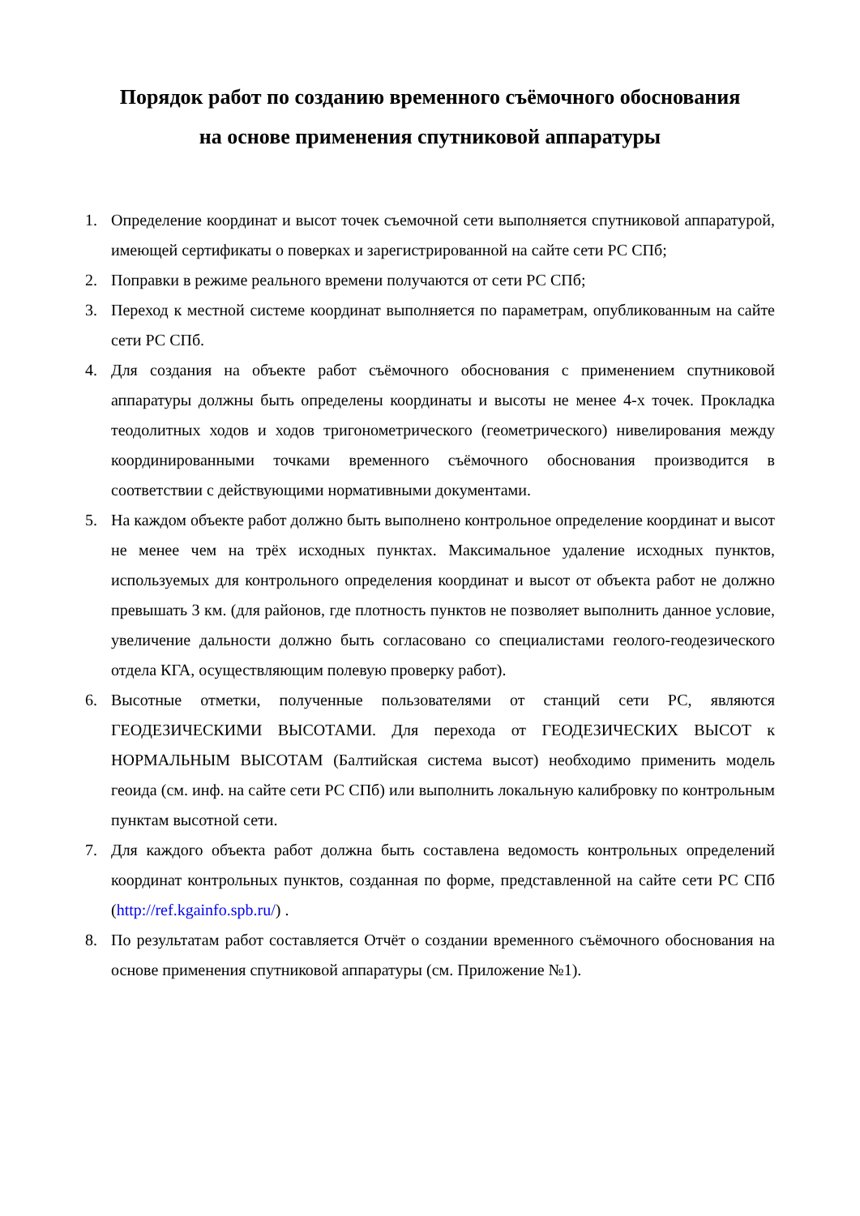Порядок работ по созданию временного съёмочного обоснования
на основе применения спутниковой аппаратуры
1. Определение координат и высот точек съемочной сети выполняется спутниковой аппаратурой, имеющей сертификаты о поверках и зарегистрированной на сайте сети РС СПб;
2. Поправки в режиме реального времени получаются от сети РС СПб;
3. Переход к местной системе координат выполняется по параметрам, опубликованным на сайте сети РС СПб.
4. Для создания на объекте работ съёмочного обоснования с применением спутниковой аппаратуры должны быть определены координаты и высоты не менее 4-х точек. Прокладка теодолитных ходов и ходов тригонометрического (геометрического) нивелирования между координированными точками временного съёмочного обоснования производится в соответствии с действующими нормативными документами.
5. На каждом объекте работ должно быть выполнено контрольное определение координат и высот не менее чем на трёх исходных пунктах. Максимальное удаление исходных пунктов, используемых для контрольного определения координат и высот от объекта работ не должно превышать 3 км. (для районов, где плотность пунктов не позволяет выполнить данное условие, увеличение дальности должно быть согласовано со специалистами геолого-геодезического отдела КГА, осуществляющим полевую проверку работ).
6. Высотные отметки, полученные пользователями от станций сети РС, являются ГЕОДЕЗИЧЕСКИМИ ВЫСОТАМИ. Для перехода от ГЕОДЕЗИЧЕСКИХ ВЫСОТ к НОРМАЛЬНЫМ ВЫСОТАМ (Балтийская система высот) необходимо применить модель геоида (см. инф. на сайте сети РС СПб) или выполнить локальную калибровку по контрольным пунктам высотной сети.
7. Для каждого объекта работ должна быть составлена ведомость контрольных определений координат контрольных пунктов, созданная по форме, представленной на сайте сети РС СПб (http://ref.kgainfo.spb.ru/) .
8. По результатам работ составляется Отчёт о создании временного съёмочного обоснования на основе применения спутниковой аппаратуры (см. Приложение №1).